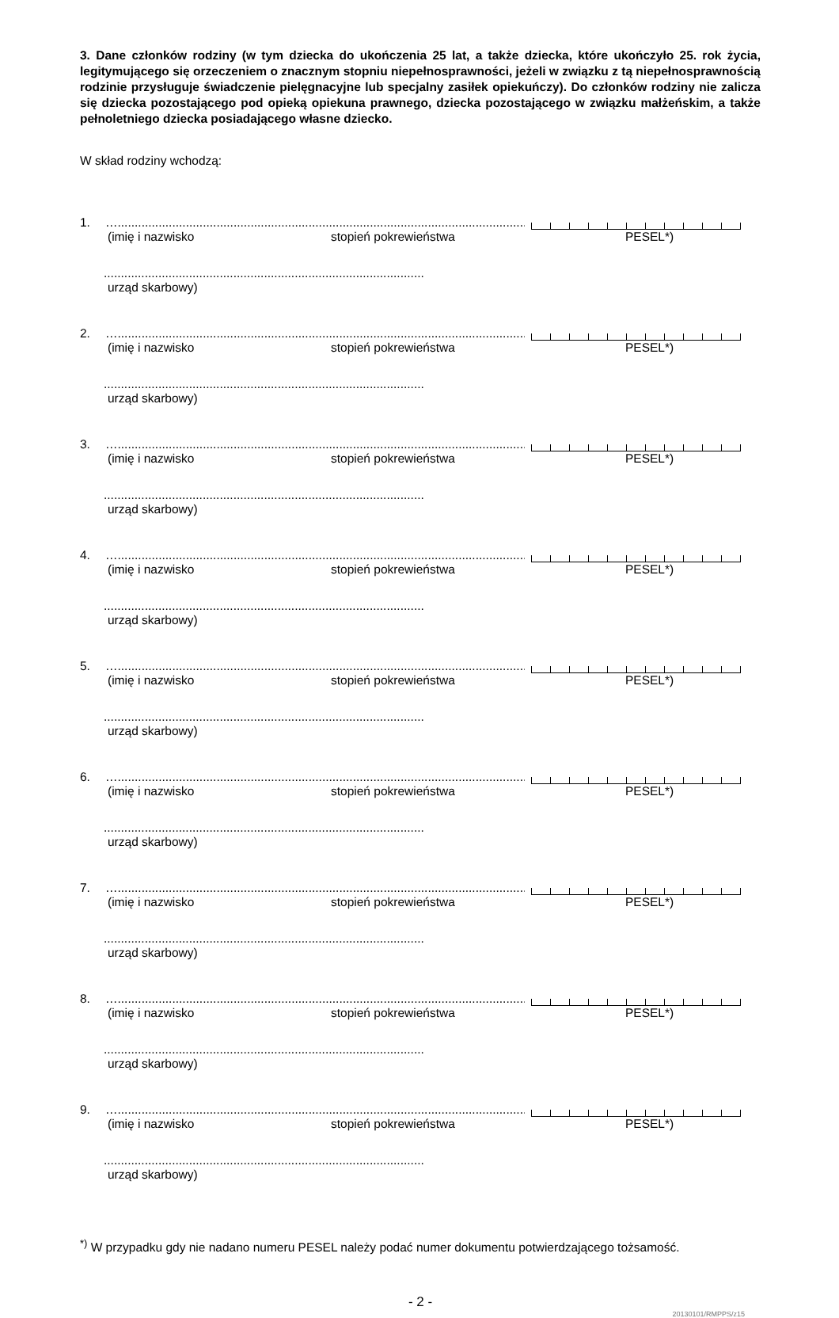3. Dane członków rodziny (w tym dziecka do ukończenia 25 lat, a także dziecka, które ukończyło 25. rok życia, legitymującego się orzeczeniem o znacznym stopniu niepełnosprawności, jeżeli w związku z tą niepełnosprawnością rodzinie przysługuje świadczenie pielęgnacyjne lub specjalny zasiłek opiekuńczy). Do członków rodziny nie zalicza się dziecka pozostającego pod opieką opiekuna prawnego, dziecka pozostającego w związku małżeńskim, a także pełnoletniego dziecka posiadającego własne dziecko.
W skład rodziny wchodzą:
1. …..........................................................................................................................
(imię i nazwisko stopień pokrewieństwa PESEL*)
..............................................................................................
urząd skarbowy)
2. …..........................................................................................................................
(imię i nazwisko stopień pokrewieństwa PESEL*)
..............................................................................................
urząd skarbowy)
3. …..........................................................................................................................
(imię i nazwisko stopień pokrewieństwa PESEL*)
..............................................................................................
urząd skarbowy)
4. …..........................................................................................................................
(imię i nazwisko stopień pokrewieństwa PESEL*)
..............................................................................................
urząd skarbowy)
5. …..........................................................................................................................
(imię i nazwisko stopień pokrewieństwa PESEL*)
..............................................................................................
urząd skarbowy)
6. …..........................................................................................................................
(imię i nazwisko stopień pokrewieństwa PESEL*)
..............................................................................................
urząd skarbowy)
7. …..........................................................................................................................
(imię i nazwisko stopień pokrewieństwa PESEL*)
..............................................................................................
urząd skarbowy)
8. …..........................................................................................................................
(imię i nazwisko stopień pokrewieństwa PESEL*)
..............................................................................................
urząd skarbowy)
9. …..........................................................................................................................
(imię i nazwisko stopień pokrewieństwa PESEL*)
..............................................................................................
urząd skarbowy)
<sup>*)</sup> W przypadku gdy nie nadano numeru PESEL należy podać numer dokumentu potwierdzającego tożsamość.
- 2 -
20130101/RMPPS/z15